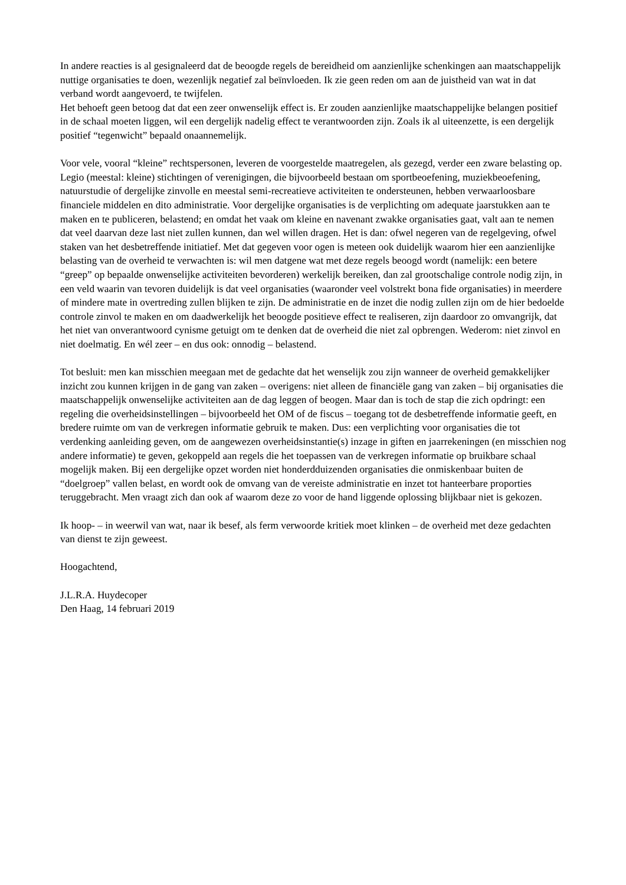In andere reacties is al gesignaleerd dat de beoogde regels de bereidheid om aanzienlijke schenkingen aan maatschappelijk nuttige organisaties te doen, wezenlijk negatief zal beïnvloeden. Ik zie geen reden om aan de juistheid van wat in dat verband wordt aangevoerd, te twijfelen.
Het behoeft geen betoog dat dat een zeer onwenselijk effect is. Er zouden aanzienlijke maatschappelijke belangen positief in de schaal moeten liggen, wil een dergelijk nadelig effect te verantwoorden zijn. Zoals ik al uiteenzette, is een dergelijk positief “tegenwicht” bepaald onaannemelijk.
Voor vele, vooral “kleine” rechtspersonen, leveren de voorgestelde maatregelen, als gezegd, verder een zware belasting op. Legio (meestal: kleine) stichtingen of verenigingen, die bijvoorbeeld bestaan om sportbeoefening, muziekbeoefening, natuurstudie of dergelijke zinvolle en meestal semi-recreatieve activiteiten te ondersteunen, hebben verwaarloosbare financiele middelen en dito administratie. Voor dergelijke organisaties is de verplichting om adequate jaarstukken aan te maken en te publiceren, belastend; en omdat het vaak om kleine en navenant zwakke organisaties gaat, valt aan te nemen dat veel daarvan deze last niet zullen kunnen, dan wel willen dragen. Het is dan: ofwel negeren van de regelgeving, ofwel staken van het desbetreffende initiatief. Met dat gegeven voor ogen is meteen ook duidelijk waarom hier een aanzienlijke belasting van de overheid te verwachten is: wil men datgene wat met deze regels beoogd wordt (namelijk: een betere “greep” op bepaalde onwenselijke activiteiten bevorderen) werkelijk bereiken, dan zal grootschalige controle nodig zijn, in een veld waarin van tevoren duidelijk is dat veel organisaties (waaronder veel volstrekt bona fide organisaties) in meerdere of mindere mate in overtreding zullen blijken te zijn. De administratie en de inzet die nodig zullen zijn om de hier bedoelde controle zinvol te maken en om daadwerkelijk het beoogde positieve effect te realiseren, zijn daardoor zo omvangrijk, dat het niet van onverantwoord cynisme getuigt om te denken dat de overheid die niet zal opbrengen. Wederom: niet zinvol en niet doelmatig. En wél zeer – en dus ook: onnodig – belastend.
Tot besluit: men kan misschien meegaan met de gedachte dat het wenselijk zou zijn wanneer de overheid gemakkelijker inzicht zou kunnen krijgen in de gang van zaken – overigens: niet alleen de financiële gang van zaken – bij organisaties die maatschappelijk onwenselijke activiteiten aan de dag leggen of beogen. Maar dan is toch de stap die zich opdringt: een regeling die overheidsinstellingen – bijvoorbeeld het OM of de fiscus – toegang tot de desbetreffende informatie geeft, en bredere ruimte om van de verkregen informatie gebruik te maken. Dus: een verplichting voor organisaties die tot verdenking aanleiding geven, om de aangewezen overheidsinstantie(s) inzage in giften en jaarrekeningen (en misschien nog andere informatie) te geven, gekoppeld aan regels die het toepassen van de verkregen informatie op bruikbare schaal mogelijk maken. Bij een dergelijke opzet worden niet honderdduizenden organisaties die onmiskenbaar buiten de “doelgroep” vallen belast, en wordt ook de omvang van de vereiste administratie en inzet tot hanteerbare proporties teruggebracht. Men vraagt zich dan ook af waarom deze zo voor de hand liggende oplossing blijkbaar niet is gekozen.
Ik hoop- – in weerwil van wat, naar ik besef, als ferm verwoorde kritiek moet klinken – de overheid met deze gedachten van dienst te zijn geweest.
Hoogachtend,
J.L.R.A. Huydecoper
Den Haag, 14 februari 2019